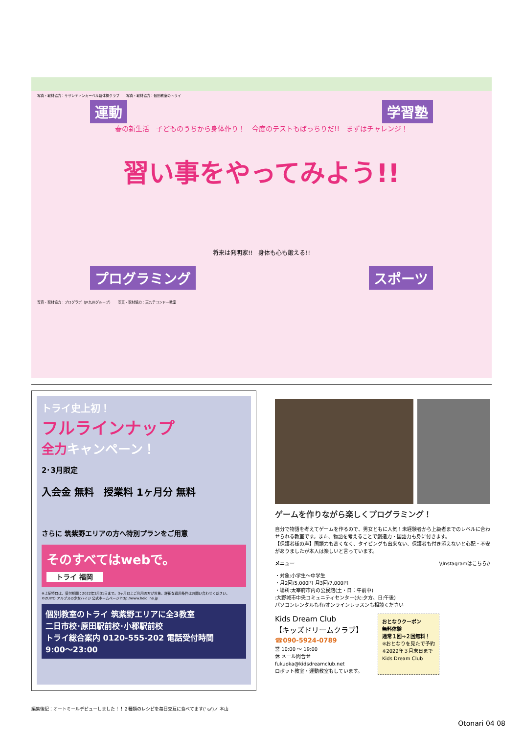写真・取材協力：サザンティンカーベル新体操クラブ　　写真・取材協力：個別教室のトライ
運動 学習塾
春の新生活　子どものうちから身体作り！　今度のテストもばっちりだ!!　まずはチャレンジ！
習い事をやってみよう!!
将来は発明家!!　身体も心も鍛える!!
プログラミング スポーツ
写真・取材協力：プログラボ（JR九州グループ）　　写真・取材協力：天九テコンドー教室
トライ史上初！
フルラインナップ
全力キャンペーン！
2･3月限定
入会金 無料　授業料 1ヶ月分 無料
さらに 筑紫野エリアの方へ特別プランをご用意
そのすべてはwebで。
トライ 福岡
※上記特典は、受付期間：2022年3月31日まで。3ヶ月以上ご利用の方が対象。詳細な適用条件はお問い合わせください。
©ZUIYO アルプスの少女ハイジ 公式ホームページ http://www.heidi.ne.jp
個別教室のトライ 筑紫野エリアに全3教室
二日市校･原田駅前校･小郡駅前校
トライ総合案内 0120-555-202 電話受付時間 9:00〜23:00
ゲームを作りながら楽しくプログラミング！
自分で物語を考えてゲームを作るので、男女ともに人気！未経験者から上級者までのレベルに合わせられる教室です。また、物語を考えることで創造力・国語力も身に付きます。
【保護者様の声】国語力も高くなく、タイピングも出来ない、保護者も付き添えないと心配・不安がありましたが本人は楽しいと言っています。
メニュー　\\Instagramはこちら//
・対象:小学生〜中学生
・月2回/5,000円 月3回/7,000円
・場所:太宰府市内の公民館(土・日：午前中)
:大野城市中央コミュニティセンター(火:夕方、日:午後)
パソコンレンタルも有/オンラインレッスンも相談ください
Kids Dream Club
【キッズドリームクラブ】
☎090-5924-0789
営 10:00 ～ 19:00
休 メール問合せ
fukuoka@kidsdreamclub.net
ロボット教室・運動教室もしています。
おとなりクーポン
無料体験
通常１回⇒２回無料！
※おとなりを見たで予約
※2022年３月末日まで
Kids Dream Club
編集後記：オートミールデビューしました！！２種類のレシピを毎日交互に食べてます(' ω')ノ 本山
Otonari 04 08